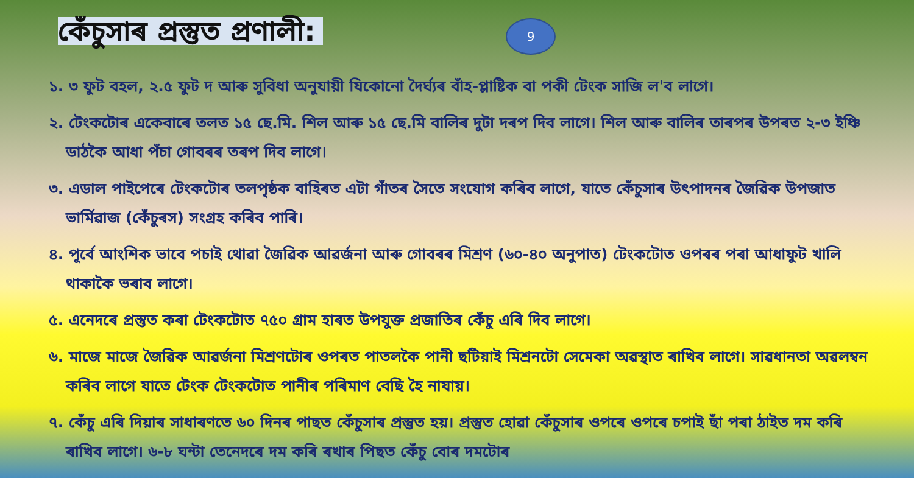কেঁচুসাৰ প্রস্তুত প্রণালী:
9
১. ৩ ফুট বহল, ২.৫ ফুট দ আৰু সুবিধা অনুযায়ী যিকোনো দৈৰ্ঘ্যৰ বাঁহ-প্লাষ্টিক বা পকী টেংক সাজি ল'ব লাগে।
২. টেংকটোৰ একেবাৰে তলত ১৫ ছে.মি. শিল আৰু ১৫ ছে.মি বালিৰ দুটা দৰপ দিব লাগে। শিল আৰু বালিৰ তাৰপৰ উপৰত ২-৩ ইঞ্চি ডাঠকৈ আধা পঁচা গোবৰৰ তৰপ দিব লাগে।
৩. এডাল পাইপেৰে টেংকটোৰ তলপৃষ্ঠক বাহিৰত এটা গাঁতৰ সৈতে সংযোগ কৰিব লাগে, যাতে কেঁচুসাৰ উৎপাদনৰ জৈৱিক উপজাত ভাৰ্মিৱাজ (কেঁচুৰস) সংগ্ৰহ কৰিব পাৰি।
৪. পূৰ্বে আংশিক ভাবে পচাই থোৱা জৈৱিক আৱৰ্জনা আৰু গোবৰৰ মিশ্ৰণ (৬০-৪০ অনুপাত) টেংকটোত ওপৰৰ পৰা আধাফুট খালি থাকাকৈ ভৰাব লাগে।
৫. এনেদৰে প্ৰস্তুত কৰা টেংকটোত ৭৫০ গ্ৰাম হাৰত উপযুক্ত প্ৰজাতিৰ কেঁচু এৰি দিব লাগে।
৬. মাজে মাজে জৈৱিক আৱৰ্জনা মিশ্ৰণটোৰ ওপৰত পাতলকৈ পানী ছটিয়াই মিশ্ৰনটো সেমেকা অৱস্থাত ৰাখিব লাগে। সাৱধানতা অৱলম্বন কৰিব লাগে যাতে টেংক টেংকটোত পানীৰ পৰিমাণ বেছি হৈ নাযায়।
৭. কেঁচু এৰি দিয়াৰ সাধাৰণতে ৬০ দিনৰ পাছত কেঁচুসাৰ প্ৰস্তুত হয়। প্ৰস্তুত হোৱা কেঁচুসাৰ ওপৰে ওপৰে চপাই ছাঁ পৰা ঠাইত দম কৰি ৰাখিব লাগে। ৬-৮ ঘন্টা তেনেদৰে দম কৰি ৰখাৰ পিছত কেঁচু বোৰ দমটোৰ